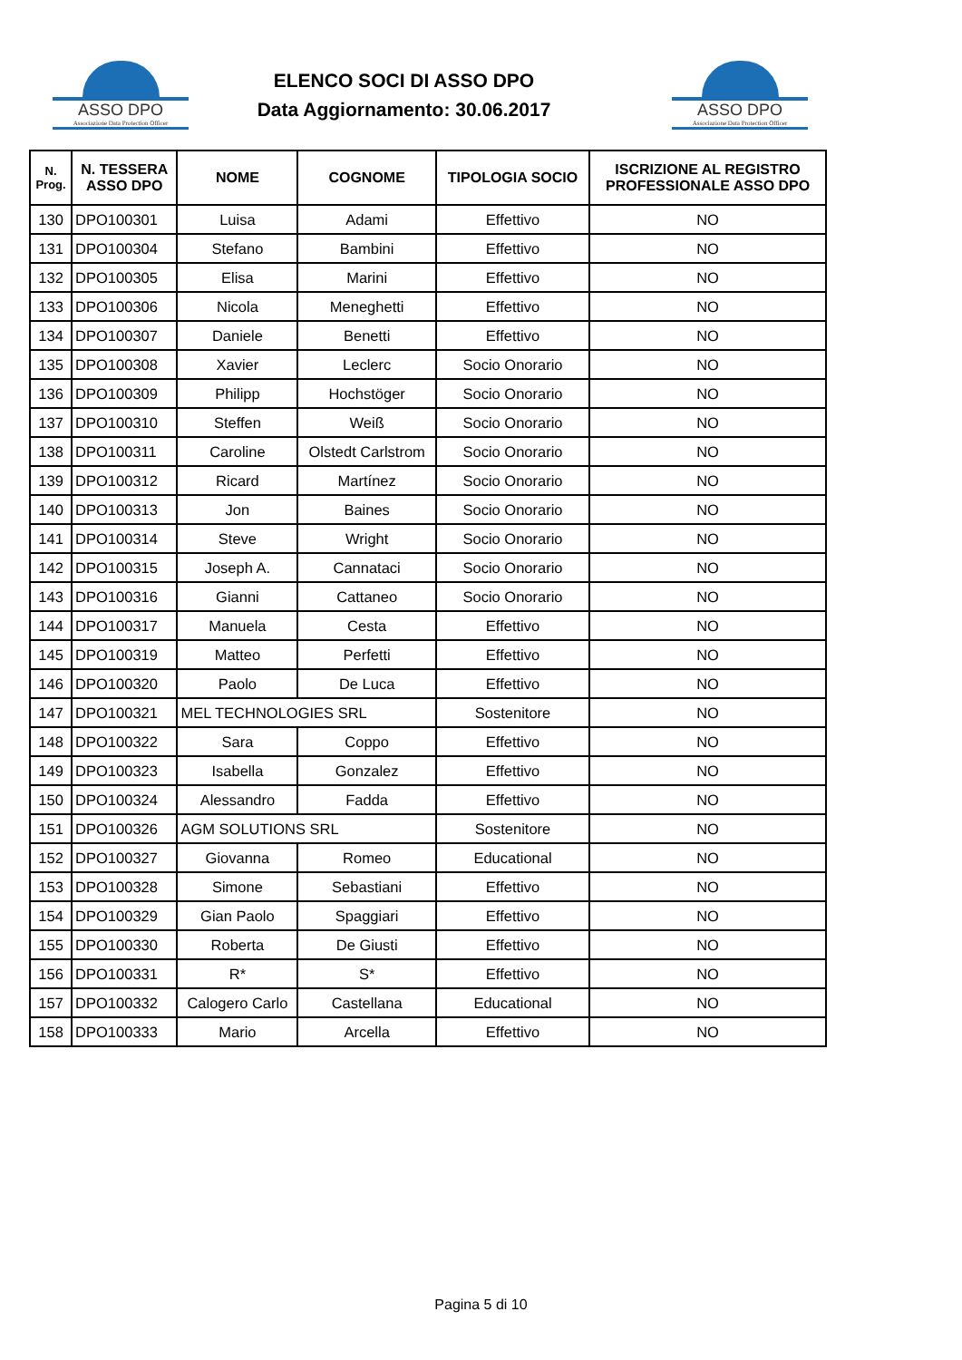ASSO DPO
Associazione Data Protection Officer
ELENCO SOCI DI ASSO DPO
Data Aggiornamento: 30.06.2017
ASSO DPO
Associazione Data Protection Officer
| N. Prog. | N. TESSERA ASSO DPO | NOME | COGNOME | TIPOLOGIA SOCIO | ISCRIZIONE AL REGISTRO PROFESSIONALE ASSO DPO |
| --- | --- | --- | --- | --- | --- |
| 130 | DPO100301 | Luisa | Adami | Effettivo | NO |
| 131 | DPO100304 | Stefano | Bambini | Effettivo | NO |
| 132 | DPO100305 | Elisa | Marini | Effettivo | NO |
| 133 | DPO100306 | Nicola | Meneghetti | Effettivo | NO |
| 134 | DPO100307 | Daniele | Benetti | Effettivo | NO |
| 135 | DPO100308 | Xavier | Leclerc | Socio Onorario | NO |
| 136 | DPO100309 | Philipp | Hochstöger | Socio Onorario | NO |
| 137 | DPO100310 | Steffen | Weiß | Socio Onorario | NO |
| 138 | DPO100311 | Caroline | Olstedt Carlstrom | Socio Onorario | NO |
| 139 | DPO100312 | Ricard | Martínez | Socio Onorario | NO |
| 140 | DPO100313 | Jon | Baines | Socio Onorario | NO |
| 141 | DPO100314 | Steve | Wright | Socio Onorario | NO |
| 142 | DPO100315 | Joseph A. | Cannataci | Socio Onorario | NO |
| 143 | DPO100316 | Gianni | Cattaneo | Socio Onorario | NO |
| 144 | DPO100317 | Manuela | Cesta | Effettivo | NO |
| 145 | DPO100319 | Matteo | Perfetti | Effettivo | NO |
| 146 | DPO100320 | Paolo | De Luca | Effettivo | NO |
| 147 | DPO100321 | MEL TECHNOLOGIES SRL | | Sostenitore | NO |
| 148 | DPO100322 | Sara | Coppo | Effettivo | NO |
| 149 | DPO100323 | Isabella | Gonzalez | Effettivo | NO |
| 150 | DPO100324 | Alessandro | Fadda | Effettivo | NO |
| 151 | DPO100326 | AGM SOLUTIONS SRL | | Sostenitore | NO |
| 152 | DPO100327 | Giovanna | Romeo | Educational | NO |
| 153 | DPO100328 | Simone | Sebastiani | Effettivo | NO |
| 154 | DPO100329 | Gian Paolo | Spaggiari | Effettivo | NO |
| 155 | DPO100330 | Roberta | De Giusti | Effettivo | NO |
| 156 | DPO100331 | R* | S* | Effettivo | NO |
| 157 | DPO100332 | Calogero Carlo | Castellana | Educational | NO |
| 158 | DPO100333 | Mario | Arcella | Effettivo | NO |
Pagina 5 di 10